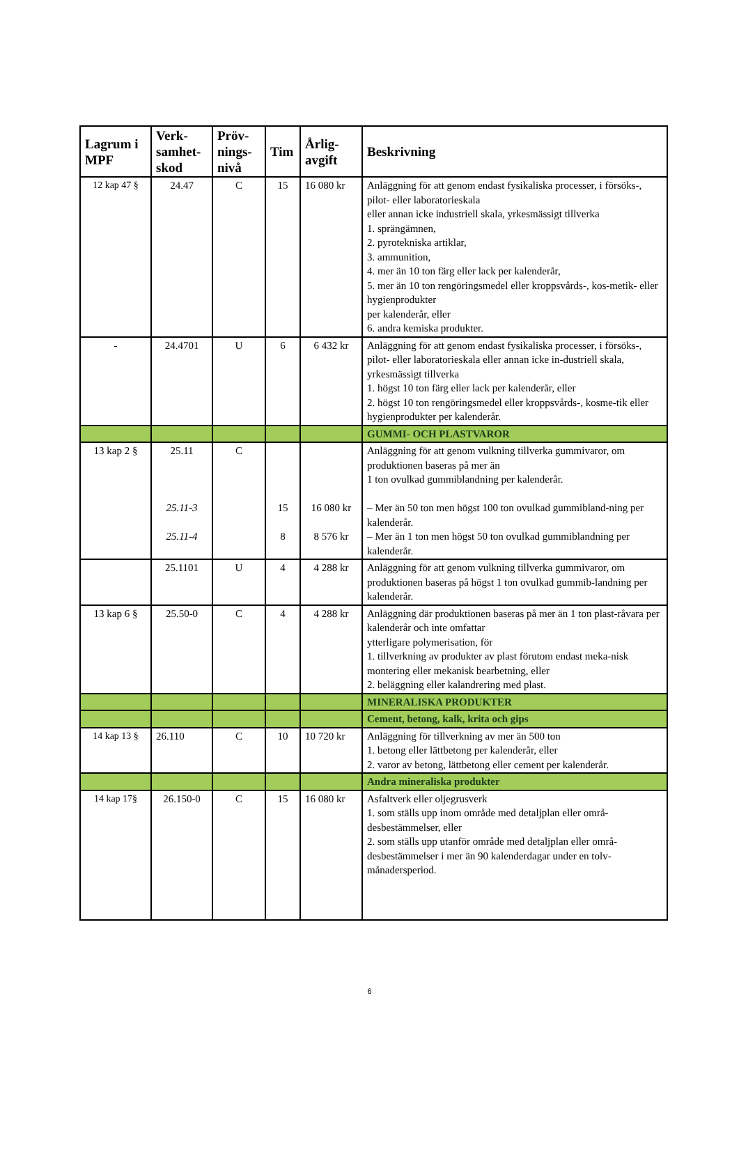| Lagrum i MPF | Verk-samhet-skod | Pröv-nings-nivå | Tim | Årlig-avgift | Beskrivning |
| --- | --- | --- | --- | --- | --- |
| 12 kap 47 § | 24.47 | C | 15 | 16 080 kr | Anläggning för att genom endast fysikaliska processer, i försöks-, pilot- eller laboratorieskala eller annan icke industriell skala, yrkesmässigt tillverka 1. sprängämnen, 2. pyrotekniska artiklar, 3. ammunition, 4. mer än 10 ton färg eller lack per kalenderår, 5. mer än 10 ton rengöringsmedel eller kroppsvårds-, kos-metik- eller hygienprodukter per kalenderår, eller 6. andra kemiska produkter. |
| - | 24.4701 | U | 6 | 6 432 kr | Anläggning för att genom endast fysikaliska processer, i försöks-, pilot- eller laboratorieskala eller annan icke in-dustriell skala, yrkesmässigt tillverka 1. högst 10 ton färg eller lack per kalenderår, eller 2. högst 10 ton rengöringsmedel eller kroppsvårds-, kosme-tik eller hygienprodukter per kalenderår. |
| | | | | | GUMMI- OCH PLASTVAROR |
| 13 kap 2 § | 25.11 25.11-3 25.11-4 | C | 15 8 | 16 080 kr 8 576 kr | Anläggning för att genom vulkning tillverka gummivaror, om produktionen baseras på mer än 1 ton ovulkad gummiblandning per kalenderår. – Mer än 50 ton men högst 100 ton ovulkad gummibland-ning per kalenderår. – Mer än 1 ton men högst 50 ton ovulkad gummiblandning per kalenderår. |
| | 25.1101 | U | 4 | 4 288 kr | Anläggning för att genom vulkning tillverka gummivaror, om produktionen baseras på högst 1 ton ovulkad gummib-landning per kalenderår. |
| 13 kap 6 § | 25.50-0 | C | 4 | 4 288 kr | Anläggning där produktionen baseras på mer än 1 ton plast-råvara per kalenderår och inte omfattar ytterligare polymerisation, för 1. tillverkning av produkter av plast förutom endast meka-nisk montering eller mekanisk bearbetning, eller 2. beläggning eller kalandrering med plast. |
| | | | | | MINERALISKA PRODUKTER |
| | | | | | Cement, betong, kalk, krita och gips |
| 14 kap 13 § | 26.110 | C | 10 | 10 720 kr | Anläggning för tillverkning av mer än 500 ton 1. betong eller lättbetong per kalenderår, eller 2. varor av betong, lättbetong eller cement per kalenderår. |
| | | | | | Andra mineraliska produkter |
| 14 kap 17§ | 26.150-0 | C | 15 | 16 080 kr | Asfaltverk eller oljegrusverk 1. som ställs upp inom område med detaljplan eller områ-desbestämmelser, eller 2. som ställs upp utanför område med detaljplan eller områ-desbestämmelser i mer än 90 kalenderdagar under en tolv-månadersperiod. |
6